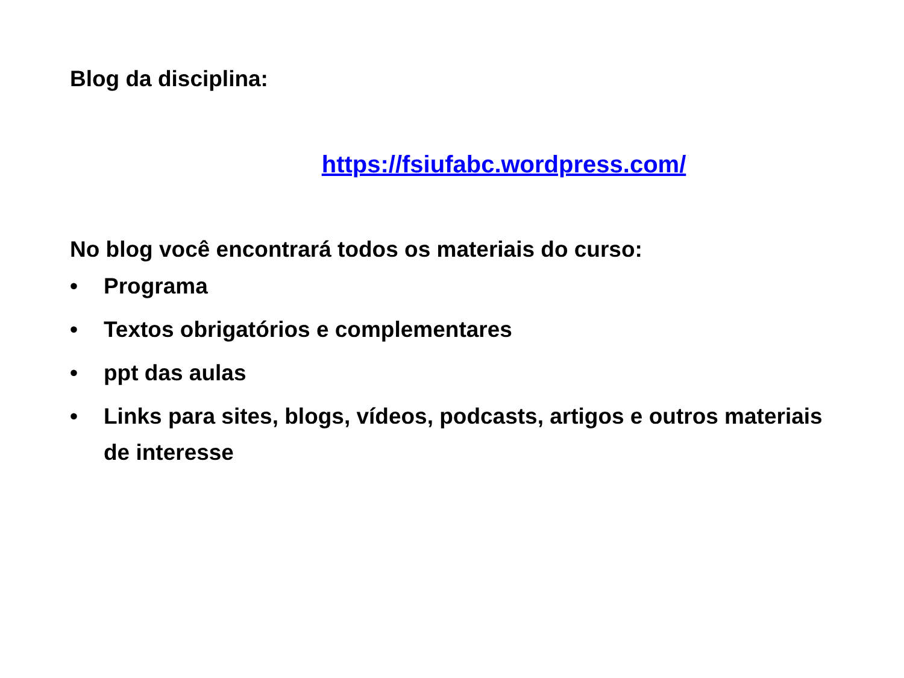Blog da disciplina:
https://fsiufabc.wordpress.com/
No blog você encontrará todos os materiais do curso:
• Programa
• Textos obrigatórios e complementares
• ppt das aulas
• Links para sites, blogs, vídeos, podcasts, artigos e outros materiais de interesse